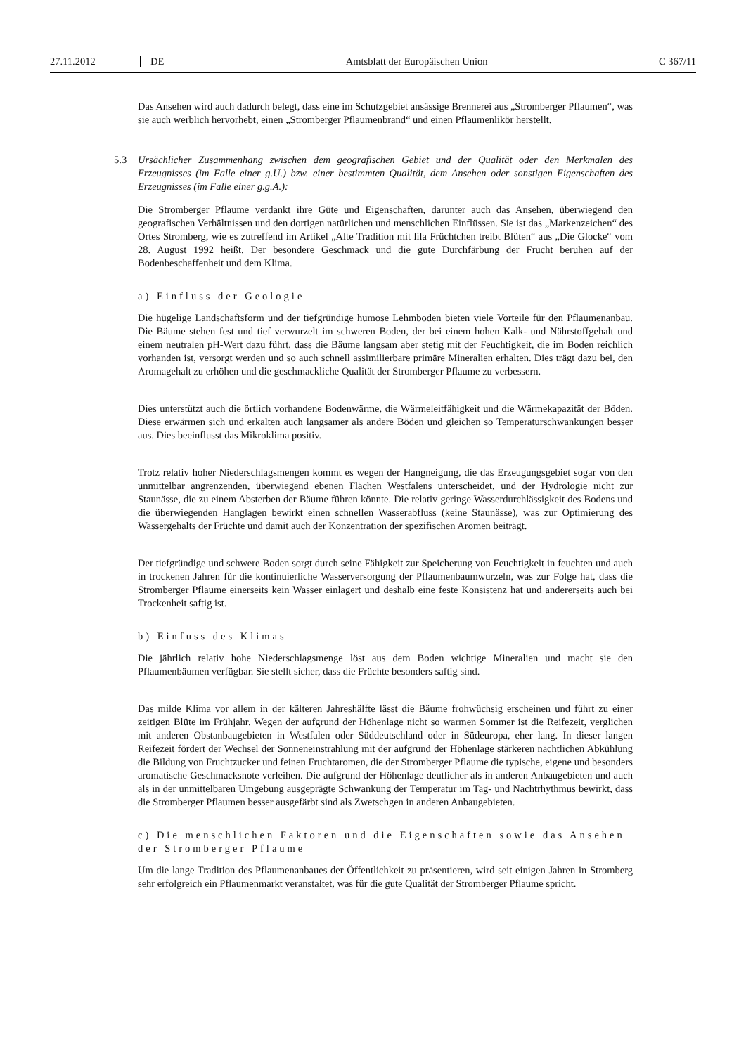27.11.2012 DE Amtsblatt der Europäischen Union C 367/11
Das Ansehen wird auch dadurch belegt, dass eine im Schutzgebiet ansässige Brennerei aus „Stromberger Pflaumen“, was sie auch werblich hervorhebt, einen „Stromberger Pflaumenbrand“ und einen Pflaumenlikör herstellt.
5.3 Ursächlicher Zusammenhang zwischen dem geografischen Gebiet und der Qualität oder den Merkmalen des Erzeugnisses (im Falle einer g.U.) bzw. einer bestimmten Qualität, dem Ansehen oder sonstigen Eigenschaften des Erzeugnisses (im Falle einer g.g.A.):
Die Stromberger Pflaume verdankt ihre Güte und Eigenschaften, darunter auch das Ansehen, überwiegend den geografischen Verhältnissen und den dortigen natürlichen und menschlichen Einflüssen. Sie ist das „Markenzeichen“ des Ortes Stromberg, wie es zutreffend im Artikel „Alte Tradition mit lila Früchtchen treibt Blüten“ aus „Die Glocke“ vom 28. August 1992 heißt. Der besondere Geschmack und die gute Durchfärbung der Frucht beruhen auf der Bodenbeschaffenheit und dem Klima.
a) Einfluss der Geologie
Die hügelige Landschaftsform und der tiefgründige humose Lehmboden bieten viele Vorteile für den Pflaumenanbau. Die Bäume stehen fest und tief verwurzelt im schweren Boden, der bei einem hohen Kalk- und Nährstoffgehalt und einem neutralen pH-Wert dazu führt, dass die Bäume langsam aber stetig mit der Feuchtigkeit, die im Boden reichlich vorhanden ist, versorgt werden und so auch schnell assimilierbare primäre Mineralien erhalten. Dies trägt dazu bei, den Aromagehalt zu erhöhen und die geschmackliche Qualität der Stromberger Pflaume zu verbessern.
Dies unterstützt auch die örtlich vorhandene Bodenwärme, die Wärmeleitfähigkeit und die Wärmekapazität der Böden. Diese erwärmen sich und erkalten auch langsamer als andere Böden und gleichen so Temperaturschwankungen besser aus. Dies beeinflusst das Mikroklima positiv.
Trotz relativ hoher Niederschlagsmengen kommt es wegen der Hangneigung, die das Erzeugungsgebiet sogar von den unmittelbar angrenzenden, überwiegend ebenen Flächen Westfalens unterscheidet, und der Hydrologie nicht zur Staunässe, die zu einem Absterben der Bäume führen könnte. Die relativ geringe Wasserdurchlässigkeit des Bodens und die überwiegenden Hanglagen bewirkt einen schnellen Wasserabfluss (keine Staunässe), was zur Optimierung des Wassergehalts der Früchte und damit auch der Konzentration der spezifischen Aromen beiträgt.
Der tiefgründige und schwere Boden sorgt durch seine Fähigkeit zur Speicherung von Feuchtigkeit in feuchten und auch in trockenen Jahren für die kontinuierliche Wasserversorgung der Pflaumenbaumwurzeln, was zur Folge hat, dass die Stromberger Pflaume einerseits kein Wasser einlagert und deshalb eine feste Konsistenz hat und andererseits auch bei Trockenheit saftig ist.
b) Einfuss des Klimas
Die jährlich relativ hohe Niederschlagsmenge löst aus dem Boden wichtige Mineralien und macht sie den Pflaumenbäumen verfügbar. Sie stellt sicher, dass die Früchte besonders saftig sind.
Das milde Klima vor allem in der kälteren Jahreshälfte lässt die Bäume frohwüchsig erscheinen und führt zu einer zeitigen Blüte im Frühjahr. Wegen der aufgrund der Höhenlage nicht so warmen Sommer ist die Reifezeit, verglichen mit anderen Obstanbaugebieten in Westfalen oder Süddeutschland oder in Südeuropa, eher lang. In dieser langen Reifezeit fördert der Wechsel der Sonneneinstrahlung mit der aufgrund der Höhenlage stärkeren nächtlichen Abkühlung die Bildung von Fruchtzucker und feinen Fruchtaromen, die der Stromberger Pflaume die typische, eigene und besonders aromatische Geschmacksnote verleihen. Die aufgrund der Höhenlage deutlicher als in anderen Anbaugebieten und auch als in der unmittelbaren Umgebung ausgeprägte Schwankung der Temperatur im Tag- und Nachtrhythmus bewirkt, dass die Stromberger Pflaumen besser ausgefärbt sind als Zwetschgen in anderen Anbaugebieten.
c) Die menschlichen Faktoren und die Eigenschaften sowie das Ansehen der Stromberger Pflaume
Um die lange Tradition des Pflaumenanbaues der Öffentlichkeit zu präsentieren, wird seit einigen Jahren in Stromberg sehr erfolgreich ein Pflaumenmarkt veranstaltet, was für die gute Qualität der Stromberger Pflaume spricht.